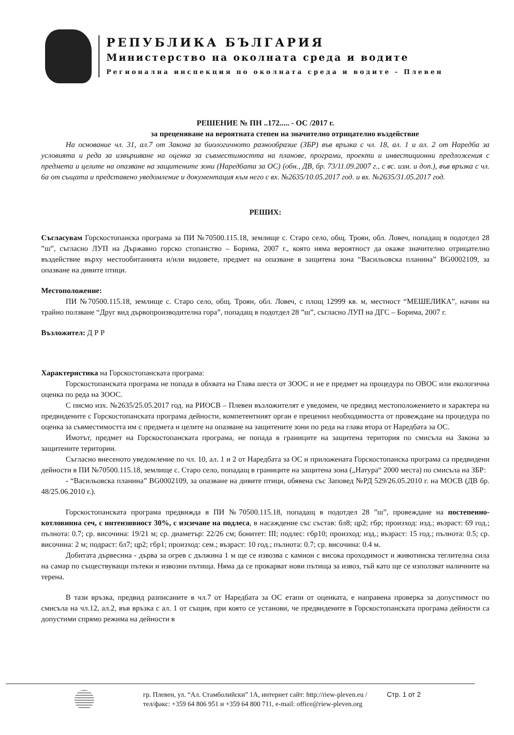РЕПУБЛИКА БЪЛГАРИЯ
Министерство на околната среда и водите
Регионална инспекция по околната среда и водите - Плевен
РЕШЕНИЕ № ПН ..172..... - ОС /2017 г.
за преценяване на вероятната степен на значително отрицателно въздействие
На основание чл. 31, ал.7 от Закона за биологичното разнообразие (ЗБР) във връзка с чл. 18, ал. 1 и ал. 2 от Наредба за условията и реда за извършване на оценка за съвместимостта на планове, програми, проекти и инвестиционни предложения с предмета и целите на опазване на защитените зони (Наредбата за ОС) (обн., ДВ, бр. 73/11.09.2007 г., с вс. изм. и доп.), във връзка с чл. 6а от същата и представено уведомление и документация към него с вх. №2635/10.05.2017 год. и вх. №2635/31.05.2017 год.
РЕШИХ:
Съгласувам Горскостопанска програма за ПИ №70500.115.18, землище с. Старо село, общ. Троян, обл. Ловеч, попадащ в подотдел 28 ”ш”, съгласно ЛУП на Държавно горско стопанство – Борима, 2007 г., която няма вероятност да окаже значително отрицателно въздействие върху местообитанията и/или видовете, предмет на опазване в защитена зона “Васильовска планина” BG0002109, за опазване на дивите птици.
Местоположение:
ПИ №70500.115.18, землище с. Старо село, общ. Троян, обл. Ловеч, с площ 12999 кв. м, местност “МЕШЕЛИКА”, начин на трайно ползване “Друг вид дървопроизводителна гора”, попадащ в подотдел 28 ”ш”, съгласно ЛУП на ДГС – Борима, 2007 г.
Възложител: Д Р Р
Характеристика на Горскостопанската програма:
Горскостопанската програма не попада в обхвата на Глава шеста от ЗООС и не е предмет на процедура по ОВОС или екологична оценка по реда на ЗООС.
С писмо изх. №2635/25.05.2017 год. на РИОСВ – Плевен възложителят е уведомен, че предвид местоположението и характера на предвидените с Горскостопанската програма дейности, компетентният орган е преценил необходимостта от провеждане на процедура по оценка за съвместимостта им с предмета и целите на опазване на защитените зони по реда на глава втора от Наредбата за ОС.
Имотът, предмет на Горскостопанската програма, не попада в границите на защитена територия по смисъла на Закона за защитените територии.
Съгласно внесеното уведомление по чл. 10, ал. 1 и 2 от Наредбата за ОС и приложената Горскостопанска програма са предвидени дейности в ПИ №70500.115.18, землище с. Старо село, попадащ в границите на защитена зона („Натура“ 2000 места) по смисъла на ЗБР:
- “Васильовска планина” BG0002109, за опазване на дивите птици, обявена със Заповед №РД 529/26.05.2010 г. на МОСВ (ДВ бр. 48/25.06.2010 г.).
Горскостопанската програма предвижда в ПИ №70500.115.18, попадащ в подотдел 28 ”ш”, провеждане на постепенно-котловинна сеч, с интензивност 30%, с изсичане на подлеса, в насаждение със състав: бл8; цр2; гбр; произход: изд.; възраст: 69 год.; пълнота: 0.7; ср. височина: 19/21 м; ср. диаметър: 22/26 см; бонитет: III; подлес: гбр10; произход: изд.; възраст: 15 год.; пълнота: 0.5; ср. височина: 2 м; подраст: бл7; цр2; гбр1; произход: сем.; възраст: 10 год.; пълнота: 0.7; ср. височина: 0.4 м.
Добитата дървесина - дърва за огрев с дължина 1 м ще се извозва с камион с висока проходимост и животинска теглителна сила на самар по съществуващи пътеки и извозни пътища. Няма да се прокарват нови пътища за извоз, тъй като ще се използват наличните на терена.
В тази връзка, предвид разписаните в чл.7 от Наредбата за ОС етапи от оценката, е направена проверка за допустимост по смисъла на чл.12, ал.2, във връзка с ал. 1 от същия, при която се установи, че предвидените в Горскостопанската програма дейности са допустими спрямо режима на дейности в
гр. Плевен, ул. “Ал. Стамболийски” 1А, интернет сайт: http://riew-pleven.eu /
тел/факс: +359 64 806 951 и +359 64 800 711, e-mail: office@riew-pleven.org
Стр. 1 от 2